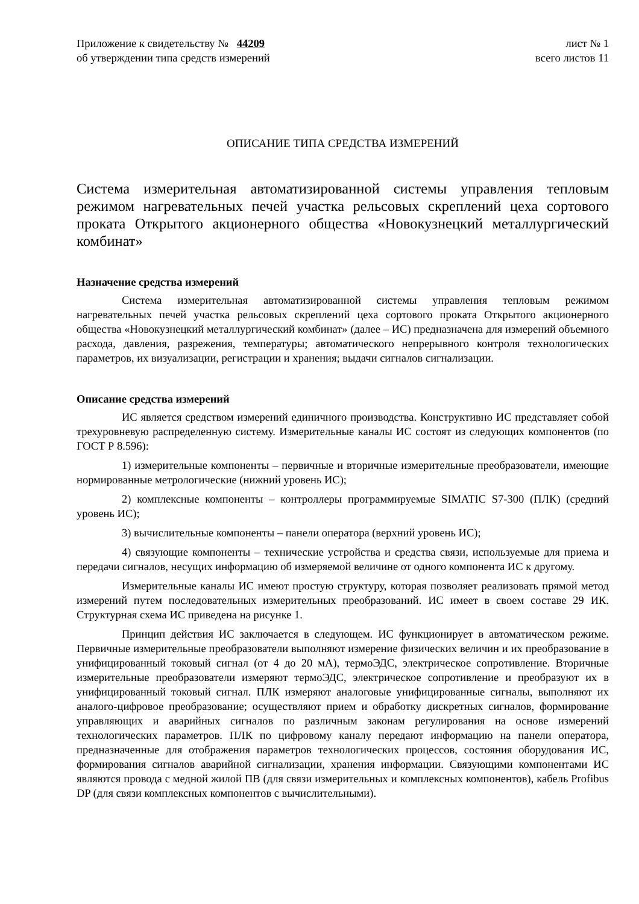Приложение к свидетельству № 44209
об утверждении типа средств измерений
лист № 1
всего листов 11
ОПИСАНИЕ ТИПА СРЕДСТВА ИЗМЕРЕНИЙ
Система измерительная автоматизированной системы управления тепловым режимом нагревательных печей участка рельсовых скреплений цеха сортового проката Открытого акционерного общества «Новокузнецкий металлургический комбинат»
Назначение средства измерений
Система измерительная автоматизированной системы управления тепловым режимом нагревательных печей участка рельсовых скреплений цеха сортового проката Открытого акционерного общества «Новокузнецкий металлургический комбинат» (далее – ИС) предназначена для измерений объемного расхода, давления, разрежения, температуры; автоматического непрерывного контроля технологических параметров, их визуализации, регистрации и хранения; выдачи сигналов сигнализации.
Описание средства измерений
ИС является средством измерений единичного производства. Конструктивно ИС представляет собой трехуровневую распределенную систему. Измерительные каналы ИС состоят из следующих компонентов (по ГОСТ Р 8.596):
1) измерительные компоненты – первичные и вторичные измерительные преобразователи, имеющие нормированные метрологические (нижний уровень ИС);
2) комплексные компоненты – контроллеры программируемые SIMATIC S7-300 (ПЛК) (средний уровень ИС);
3) вычислительные компоненты – панели оператора (верхний уровень ИС);
4) связующие компоненты – технические устройства и средства связи, используемые для приема и передачи сигналов, несущих информацию об измеряемой величине от одного компонента ИС к другому.
Измерительные каналы ИС имеют простую структуру, которая позволяет реализовать прямой метод измерений путем последовательных измерительных преобразований. ИС имеет в своем составе 29 ИК. Структурная схема ИС приведена на рисунке 1.
Принцип действия ИС заключается в следующем. ИС функционирует в автоматическом режиме. Первичные измерительные преобразователи выполняют измерение физических величин и их преобразование в унифицированный токовый сигнал (от 4 до 20 мА), термоЭДС, электрическое сопротивление. Вторичные измерительные преобразователи измеряют термоЭДС, электрическое сопротивление и преобразуют их в унифицированный токовый сигнал. ПЛК измеряют аналоговые унифицированные сигналы, выполняют их аналого-цифровое преобразование; осуществляют прием и обработку дискретных сигналов, формирование управляющих и аварийных сигналов по различным законам регулирования на основе измерений технологических параметров. ПЛК по цифровому каналу передают информацию на панели оператора, предназначенные для отображения параметров технологических процессов, состояния оборудования ИС, формирования сигналов аварийной сигнализации, хранения информации. Связующими компонентами ИС являются провода с медной жилой ПВ (для связи измерительных и комплексных компонентов), кабель Profibus DP (для связи комплексных компонентов с вычислительными).